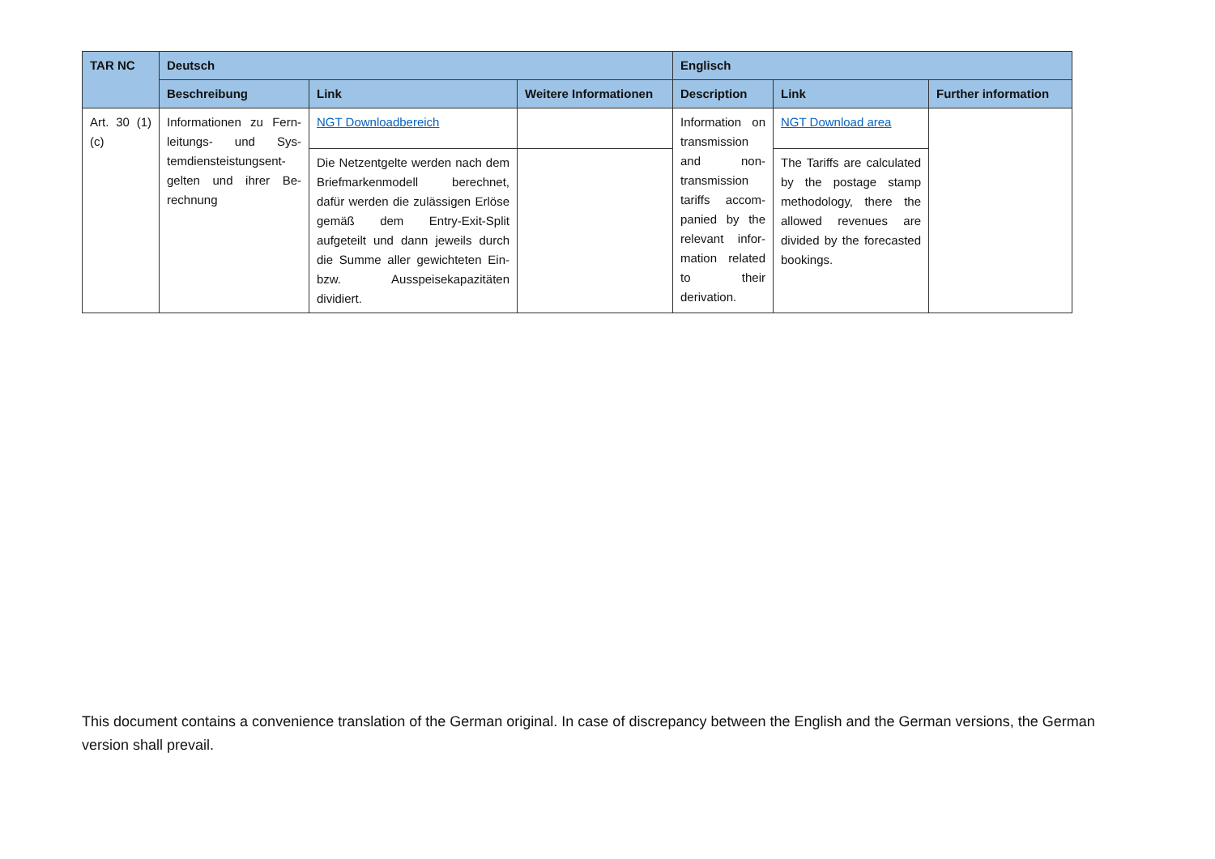| TAR NC | Deutsch | | | Englisch | | |
| --- | --- | --- | --- | --- | --- | --- |
| | Beschreibung | Link | Weitere Informationen | Description | Link | Further information |
| Art. 30 (1)(c) | Informationen zu Fern­leitungs- und Sys­temdiensteistungsent­gelten und ihrer Be­rechnung | NGT Downloadbereich | | Information on transmis­sion and non-transmission tariffs accom­panied by the relevant infor­mation re­lated to their derivation. | NGT Download area | |
| | | Die Netzentgelte werden nach dem Briefmarkenmodell berech­net, dafür werden die zulässigen Erlöse gemäß dem Entry-Exit-Split aufgeteilt und dann jeweils durch die Summe aller gewichte­ten Ein- bzw. Ausspeisekapazitä­ten dividiert. | | | The Tariffs are calcu­lated by the postage stamp methodology, there the allowed reve­nues are divided by the forecasted bookings. | |
This document contains a convenience translation of the German original. In case of discrepancy between the English and the German versions, the German version shall prevail.